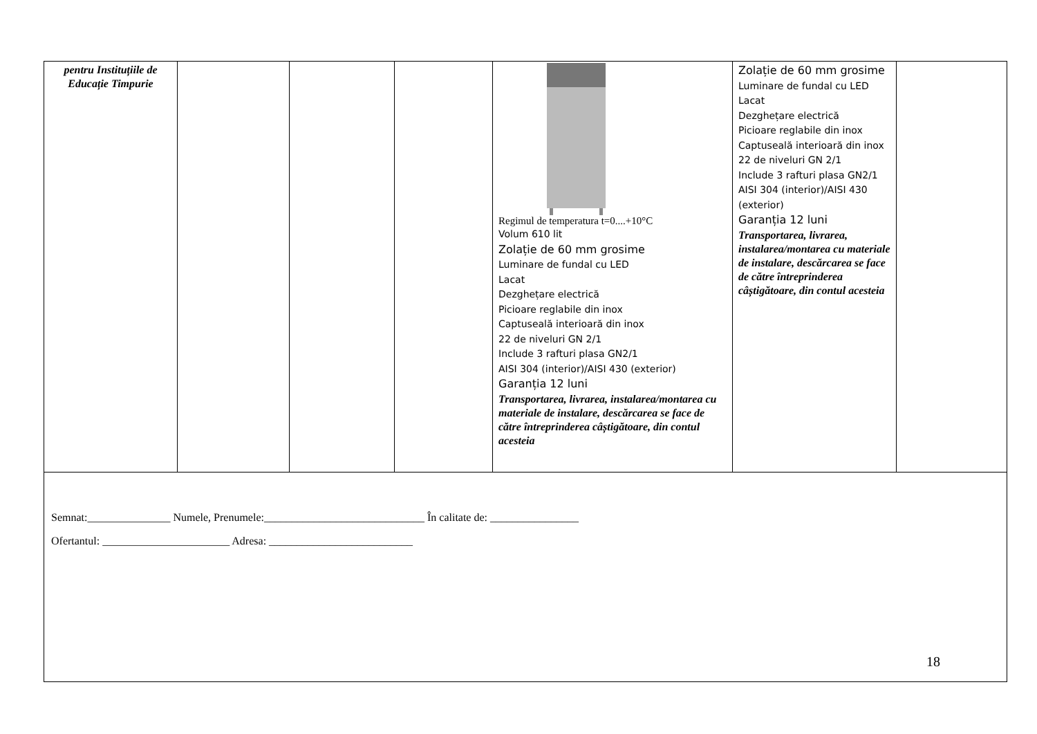| pentru Instituțiile de Educație Timpurie | | | | Regimul de temperatura t=0....+10°C Volum 610 lit Zolație de 60 mm grosime Luminare de fundal cu LED Lacat Dezghețare electrică Picioare reglabile din inox Captuseală interioară din inox 22 de niveluri GN 2/1 Include 3 rafturi plasa GN2/1 AISI 304 (interior)/AISI 430 (exterior) Garanția 12 luni Transportarea, livrarea, instalarea/montarea cu materiale de instalare, descărcarea se face de către întreprinderea câștigătoare, din contul acesteia | Zolație de 60 mm grosime Luminare de fundal cu LED Lacat Dezghețare electrică Picioare reglabile din inox Captuseală interioară din inox 22 de niveluri GN 2/1 Include 3 rafturi plasa GN2/1 AISI 304 (interior)/AISI 430 (exterior) Garanția 12 luni Transportarea, livrarea, instalarea/montarea cu materiale de instalare, descărcarea se face de către întreprinderea câștigătoare, din contul acesteia | |
| Semnat:_______________ Numele, Prenumele:_____________________________ În calitate de: ________________ Ofertantul: _______________________ Adresa: __________________________ | | | | | | |
18